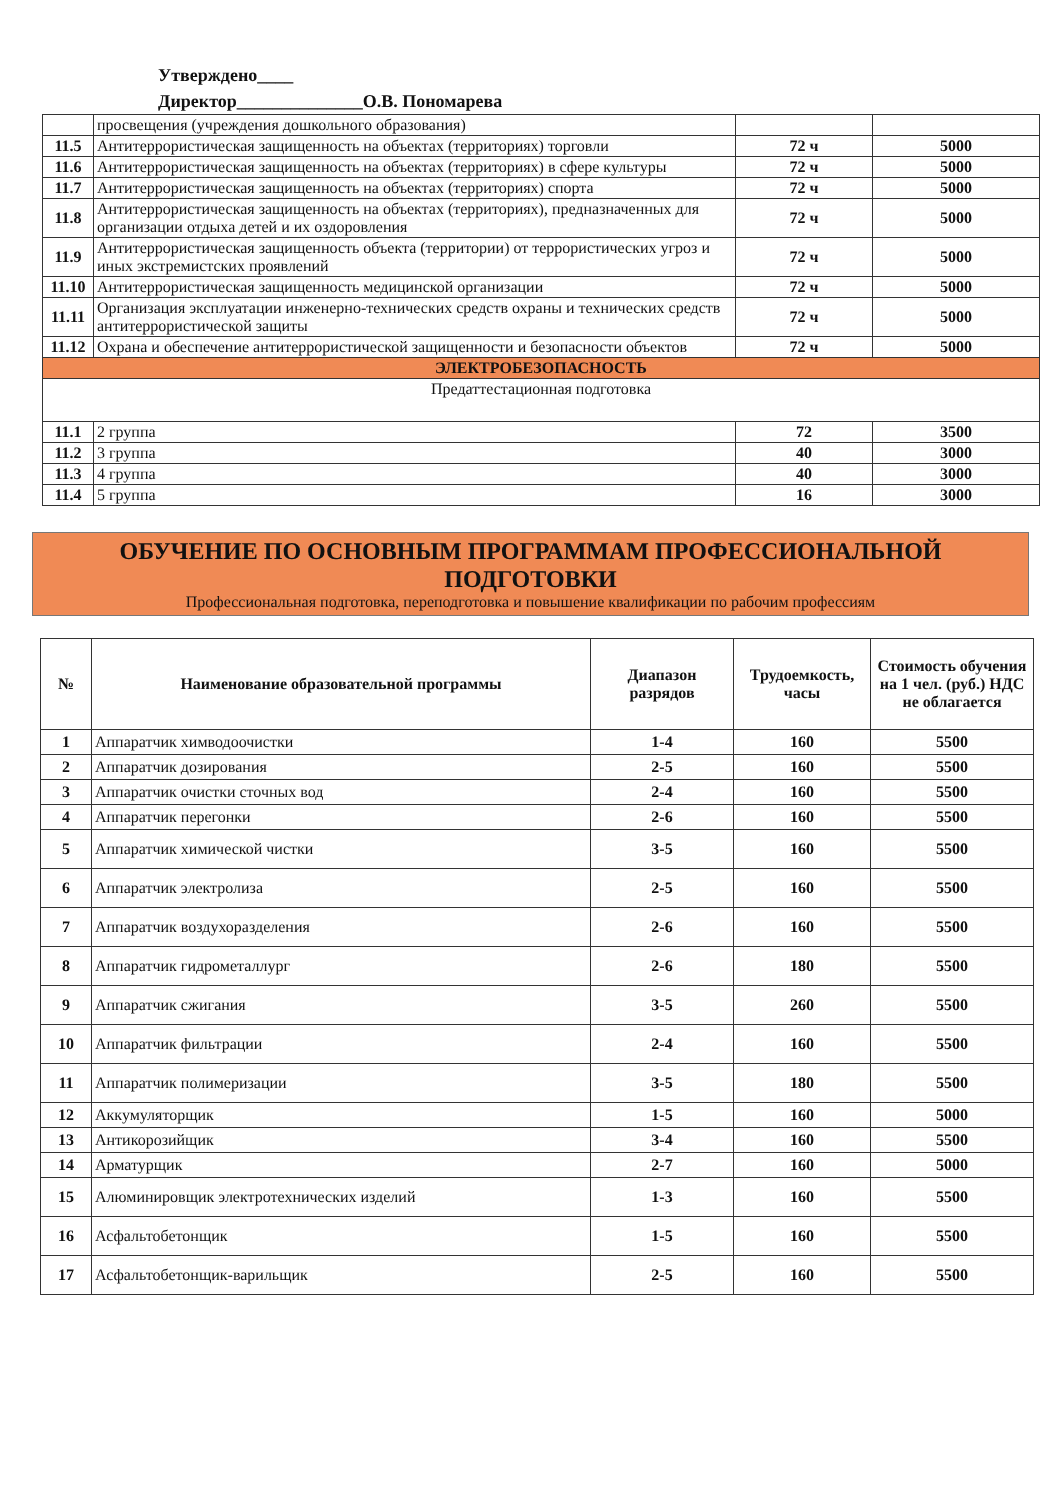Утверждено____
Директор______________О.В. Пономарева
| | просвещения (учреждения дошкольного образования) | | |
| 11.5 | Антитеррористическая защищенность на объектах (территориях) торговли | 72 ч | 5000 |
| 11.6 | Антитеррористическая защищенность на объектах (территориях) в сфере культуры | 72 ч | 5000 |
| 11.7 | Антитеррористическая защищенность на объектах (территориях) спорта | 72 ч | 5000 |
| 11.8 | Антитеррористическая защищенность на объектах (территориях), предназначенных для организации отдыха детей и их оздоровления | 72 ч | 5000 |
| 11.9 | Антитеррористическая защищенность объекта (территории) от террористических угроз и иных экстремистских проявлений | 72 ч | 5000 |
| 11.10 | Антитеррористическая защищенность медицинской организации | 72 ч | 5000 |
| 11.11 | Организация эксплуатации инженерно-технических средств охраны и технических средств антитеррористической защиты | 72 ч | 5000 |
| 11.12 | Охрана и обеспечение антитеррористической защищенности и безопасности объектов | 72 ч | 5000 |
| ЭЛЕКТРОБЕЗОПАСНОСТЬ | | | |
| Предаттестационная подготовка | | | |
| 11.1 | 2 группа | 72 | 3500 |
| 11.2 | 3 группа | 40 | 3000 |
| 11.3 | 4 группа | 40 | 3000 |
| 11.4 | 5 группа | 16 | 3000 |
ОБУЧЕНИЕ ПО ОСНОВНЫМ ПРОГРАММАМ ПРОФЕССИОНАЛЬНОЙ ПОДГОТОВКИ
Профессиональная подготовка, переподготовка и повышение квалификации по рабочим профессиям
| № | Наименование образовательной программы | Диапазон разрядов | Трудоемкость, часы | Стоимость обучения на 1 чел. (руб.) НДС не облагается |
| --- | --- | --- | --- | --- |
| 1 | Аппаратчик химводоочистки | 1-4 | 160 | 5500 |
| 2 | Аппаратчик дозирования | 2-5 | 160 | 5500 |
| 3 | Аппаратчик очистки сточных вод | 2-4 | 160 | 5500 |
| 4 | Аппаратчик перегонки | 2-6 | 160 | 5500 |
| 5 | Аппаратчик химической чистки | 3-5 | 160 | 5500 |
| 6 | Аппаратчик электролиза | 2-5 | 160 | 5500 |
| 7 | Аппаратчик воздухоразделения | 2-6 | 160 | 5500 |
| 8 | Аппаратчик гидрометаллург | 2-6 | 180 | 5500 |
| 9 | Аппаратчик сжигания | 3-5 | 260 | 5500 |
| 10 | Аппаратчик фильтрации | 2-4 | 160 | 5500 |
| 11 | Аппаратчик полимеризации | 3-5 | 180 | 5500 |
| 12 | Аккумуляторщик | 1-5 | 160 | 5000 |
| 13 | Антикорозийщик | 3-4 | 160 | 5500 |
| 14 | Арматурщик | 2-7 | 160 | 5000 |
| 15 | Алюминировщик электротехнических изделий | 1-3 | 160 | 5500 |
| 16 | Асфальтобетонщик | 1-5 | 160 | 5500 |
| 17 | Асфальтобетонщик-варильщик | 2-5 | 160 | 5500 |